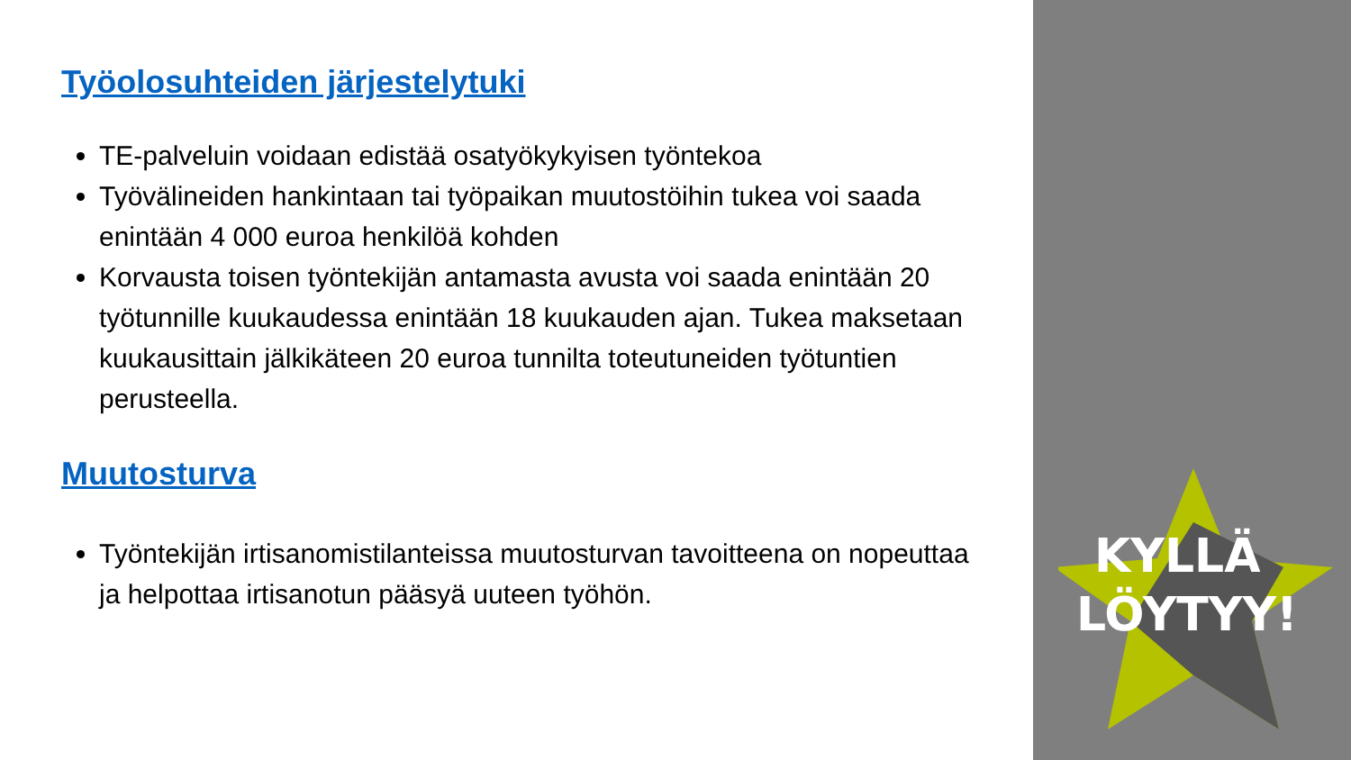Työolosuhteiden järjestelytuki
TE-palveluin voidaan edistää osatyökykyisen työntekoa
Työvälineiden hankintaan tai työpaikan muutostöihin tukea voi saada enintään 4 000 euroa henkilöä kohden
Korvausta toisen työntekijän antamasta avusta voi saada enintään 20 työtunnille kuukaudessa enintään 18 kuukauden ajan. Tukea maksetaan kuukausittain jälkikäteen 20 euroa tunnilta toteutuneiden työtuntien perusteella.
Muutosturva
Työntekijän irtisanomistilanteissa muutosturvan tavoitteena on nopeuttaa ja helpottaa irtisanotun pääsyä uuteen työhön.
KYLLÄ
LÖYTYY!